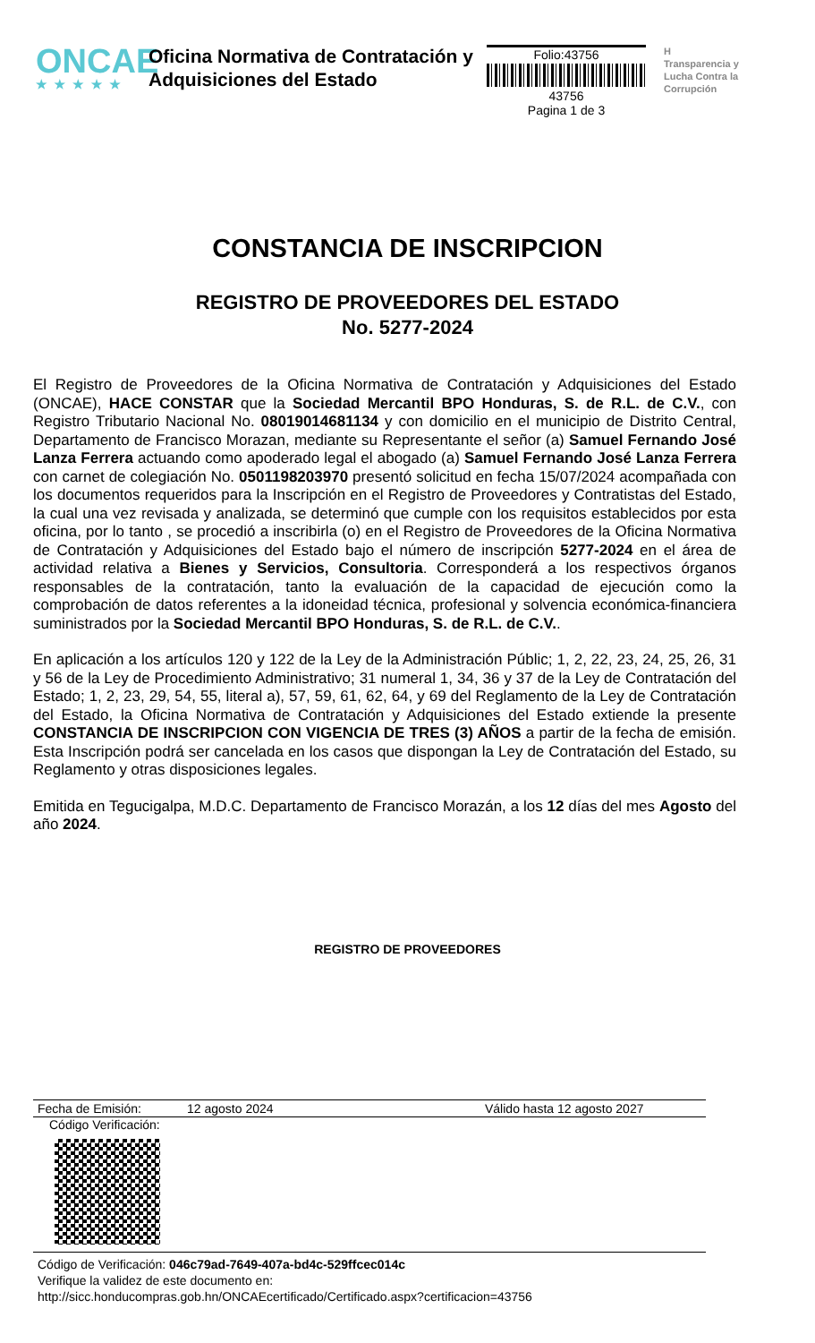ONCAE
★★★★★
Oficina Normativa de Contratación y Adquisiciones del Estado
Folio:43756
43756
Pagina 1 de 3
H
Transparencia y Lucha Contra la Corrupción
CONSTANCIA DE INSCRIPCION
REGISTRO DE PROVEEDORES DEL ESTADO
No. 5277-2024
El Registro de Proveedores de la Oficina Normativa de Contratación y Adquisiciones del Estado (ONCAE), HACE CONSTAR que la Sociedad Mercantil BPO Honduras, S. de R.L. de C.V., con Registro Tributario Nacional No. 08019014681134 y con domicilio en el municipio de Distrito Central, Departamento de Francisco Morazan, mediante su Representante el señor (a) Samuel Fernando José Lanza Ferrera actuando como apoderado legal el abogado (a) Samuel Fernando José Lanza Ferrera con carnet de colegiación No. 0501198203970 presentó solicitud en fecha 15/07/2024 acompañada con los documentos requeridos para la Inscripción en el Registro de Proveedores y Contratistas del Estado, la cual una vez revisada y analizada, se determinó que cumple con los requisitos establecidos por esta oficina, por lo tanto , se procedió a inscribirla (o) en el Registro de Proveedores de la Oficina Normativa de Contratación y Adquisiciones del Estado bajo el número de inscripción 5277-2024 en el área de actividad relativa a Bienes y Servicios, Consultoria. Corresponderá a los respectivos órganos responsables de la contratación, tanto la evaluación de la capacidad de ejecución como la comprobación de datos referentes a la idoneidad técnica, profesional y solvencia económica-financiera suministrados por la Sociedad Mercantil BPO Honduras, S. de R.L. de C.V..
En aplicación a los artículos 120 y 122 de la Ley de la Administración Públic; 1, 2, 22, 23, 24, 25, 26, 31 y 56 de la Ley de Procedimiento Administrativo; 31 numeral 1, 34, 36 y 37 de la Ley de Contratación del Estado; 1, 2, 23, 29, 54, 55, literal a), 57, 59, 61, 62, 64, y 69 del Reglamento de la Ley de Contratación del Estado, la Oficina Normativa de Contratación y Adquisiciones del Estado extiende la presente CONSTANCIA DE INSCRIPCION CON VIGENCIA DE TRES (3) AÑOS a partir de la fecha de emisión. Esta Inscripción podrá ser cancelada en los casos que dispongan la Ley de Contratación del Estado, su Reglamento y otras disposiciones legales.
Emitida en Tegucigalpa, M.D.C. Departamento de Francisco Morazán, a los 12 días del mes Agosto del año 2024.
REGISTRO DE PROVEEDORES
Fecha de Emisión: 12 agosto 2024 Válido hasta 12 agosto 2027
Código Verificación:
Código de Verificación: 046c79ad-7649-407a-bd4c-529ffcec014c
Verifique la validez de este documento en:
http://sicc.honducompras.gob.hn/ONCAEcertificado/Certificado.aspx?certificacion=43756